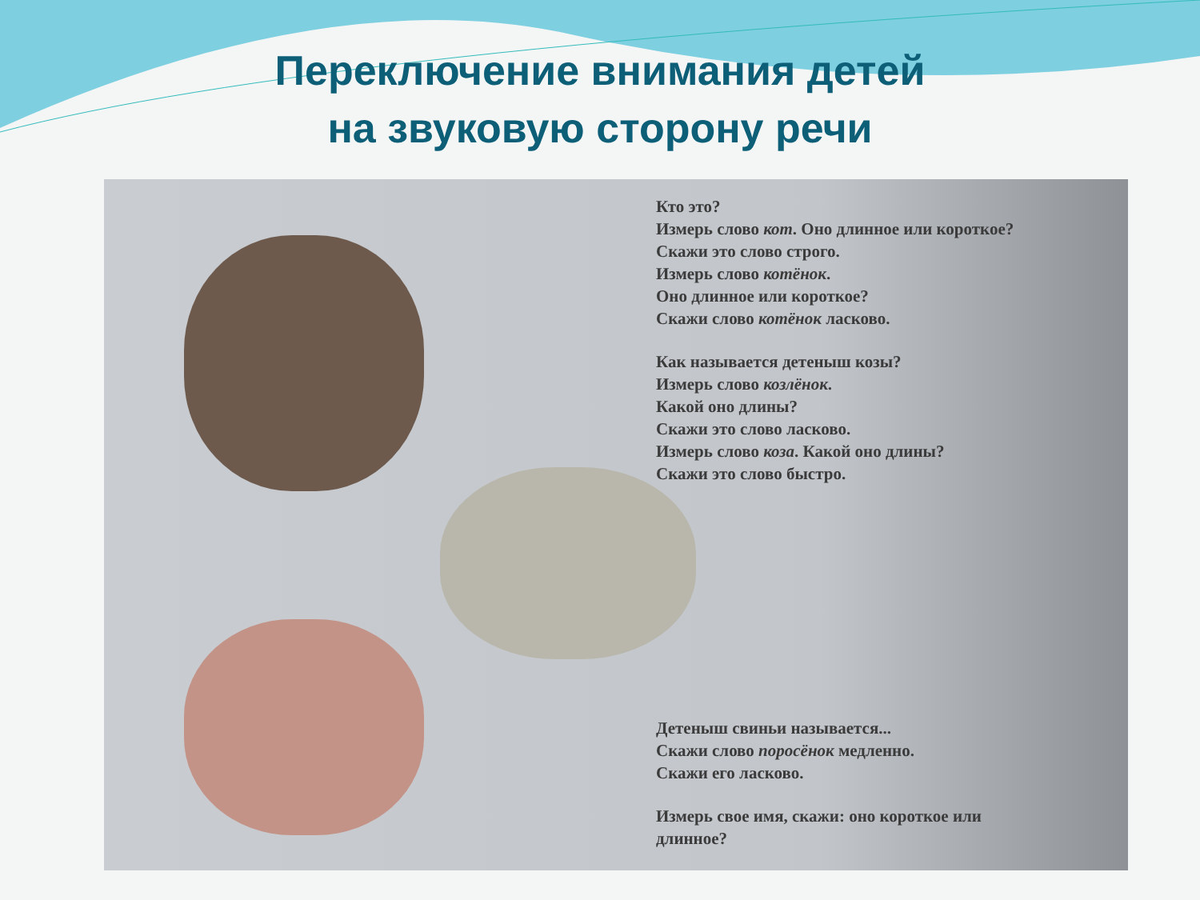Переключение внимания детей
на звуковую сторону речи
Кто это?
Измерь слово кот. Оно длинное или короткое?
Скажи это слово строго.
Измерь слово котёнок.
Оно длинное или короткое?
Скажи слово котёнок ласково.
Как называется детеныш козы?
Измерь слово козлёнок.
Какой оно длины?
Скажи это слово ласково.
Измерь слово коза. Какой оно длины?
Скажи это слово быстро.
Детеныш свиньи называется...
Скажи слово поросёнок медленно.
Скажи его ласково.
Измерь свое имя, скажи: оно короткое или
длинное?